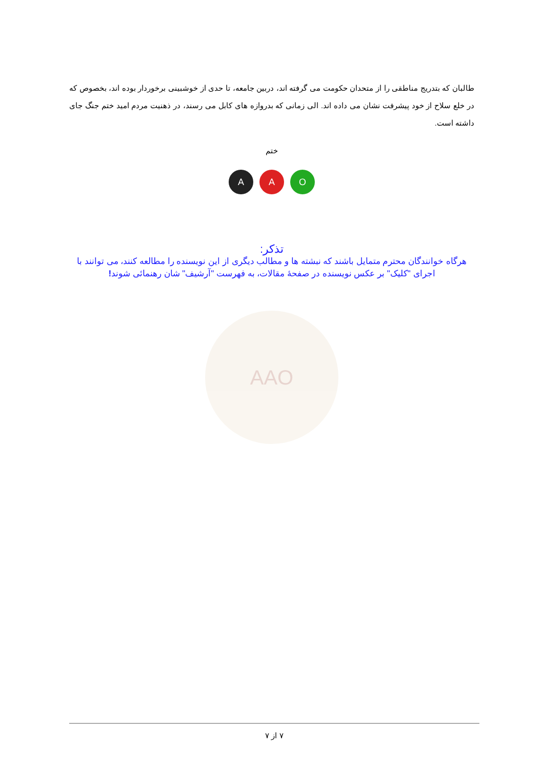طالبان که بتدریج مناطقی را از متحدان حکومت می گرفته اند، دربین جامعه، تا حدی از خوشبینی برخوردار بوده اند، بخصوص که در خلع سلاح از خود پیشرفت نشان می داده اند. الی زمانی که بدروازه های کابل می رسند، در ذهنیت مردم امید ختم جنگ جای داشته است.
ختم
A A O
تذکر:
هرگاه خوانندگان محترم متمایل باشند که نبشته ها و مطالب دیگری از این نویسنده را مطالعه کنند، می توانند با اجرای "کلیک" بر عکس نویسنده در صفحهٔ مقالات، به فهرست "آرشیف" شان رهنمائی شوند!
AAO
۷ از ۷